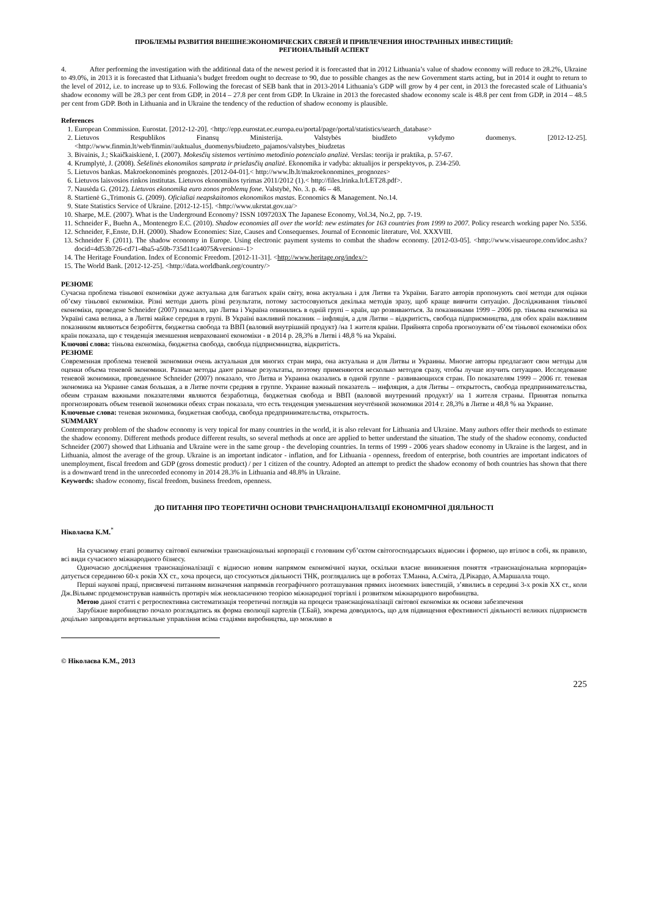ПРОБЛЕМЫ РАЗВИТИЯ ВНЕШНЕЭКОНОМИЧЕСКИХ СВЯЗЕЙ И ПРИВЛЕЧЕНИЯ ИНОСТРАННЫХ ИНВЕСТИЦИЙ:
РЕГИОНАЛЬНЫЙ АСПЕКТ
4. After performing the investigation with the additional data of the newest period it is forecasted that in 2012 Lithuania’s value of shadow economy will reduce to 28.2%, Ukraine to 49.0%, in 2013 it is forecasted that Lithuania’s budget freedom ought to decrease to 90, due to possible changes as the new Government starts acting, but in 2014 it ought to return to the level of 2012, i.e. to increase up to 93.6. Following the forecast of SEB bank that in 2013-2014 Lithuania’s GDP will grow by 4 per cent, in 2013 the forecasted scale of Lithuania’s shadow economy will be 28.3 per cent from GDP, in 2014 – 27.8 per cent from GDP. In Ukraine in 2013 the forecasted shadow economy scale is 48.8 per cent from GDP, in 2014 – 48.5 per cent from GDP. Both in Lithuania and in Ukraine the tendency of the reduction of shadow economy is plausible.
References
1. European Commission. Eurostat. [2012-12-20]. <http://epp.eurostat.ec.europa.eu/portal/page/portal/statistics/search_database>
2. Lietuvos Respublikos Finansų Ministerija. Valstybės biudžeto vykdymo duomenys. [2012-12-25]. <http://www.finmin.lt/web/finmin//auktualus_duomenys/biudzeto_pajamos/valstybes_biudzetas
3. Bivainis, J.; Skaičkaiskienė, I. (2007). Mokesčių sistemos vertinimo metodinio potencialo analizė. Verslas: teorija ir praktika, p. 57-67.
4. Krumplytė, J. (2008). Šešėlinės ekonomikos samprata ir priežasčių analizė. Ekonomika ir vadyba: aktualijos ir perspektyvos, p. 234-250.
5. Lietuvos bankas. Makroekonominės prognozės. [2012-04-01].< http://www.lb.lt/makroekonomines_prognozes>
6. Lietuvos laisvosios rinkos institutas. Lietuvos ekonomikos tyrimas 2011/2012 (1).< http://files.lrinka.lt/LET28.pdf>.
7. Nausėda G. (2012). Lietuvos ekonomika euro zonos problemų fone. Valstybė, No. 3. p. 46 – 48.
8. Startienė G.,Trimonis G. (2009). Oficialiai neapskaitomos ekonomikos mastas. Economics & Management. No.14.
9. State Statistics Service of Ukraine. [2012-12-15]. <http://www.ukrstat.gov.ua/>
10. Sharpe, M.E. (2007). What is the Underground Economy? ISSN 1097203X The Japanese Economy, Vol.34, No.2, pp. 7-19.
11. Schneider F., Buehn A., Montenegro E.C. (2010). Shadow economies all over the world: new estimates for 163 countries from 1999 to 2007. Policy research working paper No. 5356.
12. Schneider, F.,Enste, D.H. (2000). Shadow Economies: Size, Causes and Consequenses. Journal of Economic literature, Vol. XXXVIII.
13. Schneider F. (2011). The shadow economy in Europe. Using electronic payment systems to combat the shadow economy. [2012-03-05]. <http://www.visaeurope.com/idoc.ashx?docid=4d53b726-cd71-4ba5-a50b-735d11ca4075&version=-1>
14. The Heritage Foundation. Index of Economic Freedom. [2012-11-31]. <http://www.heritage.org/index/>
15. The World Bank. [2012-12-25]. <http://data.worldbank.org/country/>
РЕЗЮМЕ
Сучасна проблема тіньової економіки дуже актуальна для багатьох країн світу, вона актуальна і для Литви та України. Багато авторів пропонують свої методи для оцінки об’єму тіньової економіки. Різні методи дають різні результати, потому застосовуються декілька методів зразу, щоб краще вивчити ситуацію. Дослідживання тіньової економіки, проведене Schneider (2007) показало, що Литва і Україна опинились в одній групі – країн, що розвиваються. За показниками 1999 – 2006 рр. тіньова економіка на Україні сама велика, а в Литві майже середня в групі. В Україні важливий показник – інфляція, а для Литви – відкритість, свобода підприємництва, для обох країн важливим показником являються безробіття, бюджетна свобода та ВВП (валовий внутрішній продукт) /на 1 жителя країни. Прийнята спроба прогнозувати об’єм тіньової економіки обох країн показала, що є тенденція зменшення неврахованої економіки - в 2014 р. 28,3% в Литві і 48,8 % на Україні.
Ключові слова: тіньова економіка, бюджетна свобода, свобода підприємництва, відкритість.
РЕЗЮМЕ
Современная проблема теневой экономики очень актуальная для многих стран мира, она актуальна и для Литвы и Украины. Многие авторы предлагают свои методы для оценки объема теневой экономики. Разные методы дают разные результаты, поэтому применяются несколько методов сразу, чтобы лучше изучить ситуацию. Исследование теневой экономики, проведенное Schneider (2007) показало, что Литва и Украина оказались в одной группе - развивающихся стран. По показателям 1999 – 2006 гг. теневая экономика на Украине самая большая, а в Литве почти средняя в группе. Украине важный показатель – инфляция, а для Литвы – открытость, свобода предпринимательства, обеим странам важными показателями являются безработица, бюджетная свобода и ВВП (валовой внутренний продукт)/ на 1 жителя страны. Принятая попытка прогнозировать объем теневой экономики обеих стран показала, что есть тенденция уменьшения неучтённой экономики 2014 г. 28,3% в Литве и 48,8 % на Украине.
Ключевые слова: теневая экономика, бюджетная свобода, свобода предпринимательства, открытость.
SUMMARY
Contemporary problem of the shadow economy is very topical for many countries in the world, it is also relevant for Lithuania and Ukraine. Many authors offer their methods to estimate the shadow economy. Different methods produce different results, so several methods at once are applied to better understand the situation. The study of the shadow economy, conducted Schneider (2007) showed that Lithuania and Ukraine were in the same group - the developing countries. In terms of 1999 - 2006 years shadow economy in Ukraine is the largest, and in Lithuania, almost the average of the group. Ukraine is an important indicator - inflation, and for Lithuania - openness, freedom of enterprise, both countries are important indicators of unemployment, fiscal freedom and GDP (gross domestic product) / per 1 citizen of the country. Adopted an attempt to predict the shadow economy of both countries has shown that there is a downward trend in the unrecorded economy in 2014 28.3% in Lithuania and 48.8% in Ukraine.
Keywords: shadow economy, fiscal freedom, business freedom, openness.
ДО ПИТАННЯ ПРО ТЕОРЕТИЧНІ ОСНОВИ ТРАНСНАЦІОНАЛІЗАЦІЇ ЕКОНОМІЧНОЇ ДІЯЛЬНОСТІ
Ніколаєва К.М.<sup>*</sup>
На сучасному етапі розвитку світової економіки транснаціональні корпорації є головним суб’єктом світогосподарських відносин і формою, що втілює в собі, як правило, всі види сучасного міжнародного бізнесу.
Одночасно дослідження транснаціоналізації є відносно новим напрямом економічної науки, оскільки власне виникнення поняття «транснаціональна корпорація» датується серединою 60-х років ХХ ст., хоча процеси, що стосуються діяльності ТНК, розглядались ще в роботах Т.Манна, А.Сміта, Д.Рікардо, А.Маршалла тощо.
Перші наукові праці, присвячені питанням визначення напрямків географічного розташування прямих іноземних інвестицій, з’явились в середині 3-х років ХХ ст., коли Дж.Вільямс продемонстрував наявність протиріч між неокласичною теорією міжнародної торгівлі і розвитком міжнародного виробництва.
Метою даної статті є ретроспективна систематизація теоретичні поглядів на процеси транснаціоналізації світової економіки як основи забезпечення
Зарубіжне виробництво почало розглядатись як форма еволюції картелів (Т.Бай), зокрема доводилось, що для підвищення ефективності діяльності великих підприємств доцільно запровадити вертикальне управління всіма стадіями виробництва, що можливо в
© Ніколаєва К.М., 2013
225